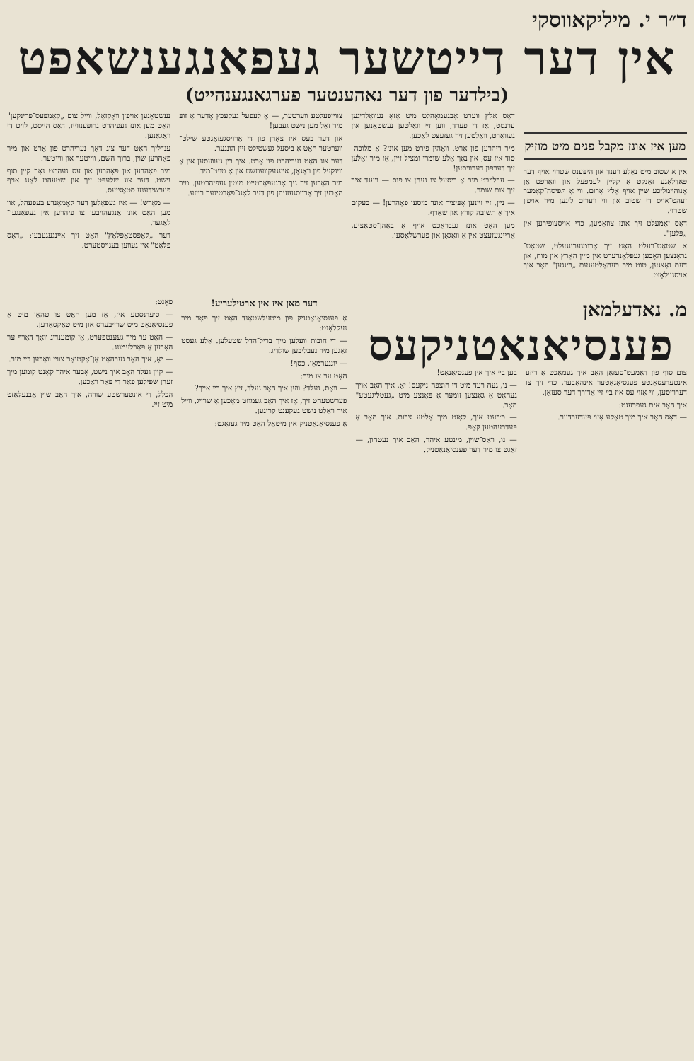ד״ר י. מיליקאווסקי
אין דער דייטשער געפאנגענשאפט
(בילדער פון דער נאהענטער פערגאנגענהייט)
מען איז אונז מקבל פנים מיט מוזיק
אין א שטוב מיט נאַלע װענד און היפּענס שטרוי אויף דער פּאדלאָגע זאַנקט אַ קליין לעמפּעל און װאַרפט אַן אַנוהײמליכע שײן אויף אַלץ אַרום. װי אַ תּפיסה־קאַמער זעהט־אויס די שטוב און װי װערים ליגען מיר אויפ׳ן שטרוי.
דאָס זאַמעלט זיך אונז צוזאַמען, כדי אויסצופירען אין „פּלען".
א שטאָט־װעלט האָט זיך אַרומגערינגעלט, שטאָט־גראַנצען האָבען געפלאַנדערט אין מיין האַרץ און מוח, און דעם נאַצגען, טוט מיר בעהאַלטענעם „רינגען" האָב איך אויסגעלאָזט.
דאָס אלץ װערט אָבגעמאָהלט מיט אַזאַ נעװאַלדיגען ערנסט, אַז די פערד, װען זײ װאָלטען נעשטאַנען אין געװאָרט, װאָלטען זיך געזעצט לאַכען.
מיר ריהרען פון אָרט. װאָהין פירט מען אונז? אַ מלוכה־סוד איז עס, און נאָך אַלע שומרי ומציל־זיין, אַז מיר זאָלען זיך דערפון דערװיסען!
— ערלױבט מיר אַ ביסעל צו נעהן צו־פוס — װענד איך זיך צום שומר.
— נײן, זײ זײנען אָפּיציר אונד מיסען פאַהרען! — בעקום איך אַ תשובה קורץ און שאַרף.
מען האָט אונז געבראַכט אויף אַ באַהן־סטאַציע, אַריינגעזעצט אין אַ װאַגאָן און פערשלאָסען.
צװייפעלטע װערטער, — אַ לעפעל געקעכץ אָדער אַ זופּ מיר זאָל מען נישט געבען!
און דער בעס איז צאָרן פון די אַרויסגעזאָגטע שילט־װערטער האָט אַ ביסעל געשטילט זיין הונגער.
דער צוג האָט נעריהרט פון אָרט. איך בין געװעסען אין אַ װינקעל פון װאַגאָן, אײנגעקװעטשט אין אַ טויט־מיד.
מיר האָבען זיך גיך אָבגעפּאַרטײט מיט׳ן געפיהרטען. מיר האָבען זיך אַרויסגעזעהן פון דער לאַנג־פאָרטיגער רייזע.
נעשטאַנען אויפ׳ן װאָקזאַל, װייל צום „קאָמפּעס־פּרינקען" האָט מען אונז געפיהרט גרופּענװייז, דאָס הייסט, לויט די װאַגאָנען.
ענדליך האָט דער צוג דאָך נעריהרט פון אָרט און מיר פאָהרען שױן, ברוך־השם, װייטער און װייטער.
מיר פאָהרען און פאָהרען און עס נעהמט נאָך קיין סוף נישט. דער צוג שלעפּט זיך און שטעהט לאַנג אויף פערשידענע סטאַציעס.
— מאַרש! — איז געפאַלען דער קאָמאַנדע בעפעהל, און מען האָט אונז אַנגעהויבען צו פיהרען אין געפאַנגען־לאַגער.
דער „קאָפּסטאָפּלאַץ" האָט זיך אײנגעגעבען: „דאָס פלאָט" איז געװען בעגײסטערט.
מ. נאדעלמאן
פענסיאנאטניקעס
צום סוף פון דאַמעט־סעזאָן האָב איך געמאַכט אַ ריזע אינטערעסאַנטע פּענסיאָנאַטער אינהאַבער, כדי זיך צו דערװיסען, װי אַזוי עס איז בײ זײ אַדורך דער סעזאָן.
איך האָב אים געפרעגט:
— דאָס האָב איך מיך טאַקע אַזױ פּעדערדער.
בען בײ איך אין פענסיאָנאַט!
— נו, געה רעד מיט די חוצפה־ניקעס! יאָ, איך האָב אויך געהאַט אַ גאַנצען זומער אַ פּאַנצע מיט „געטליגעטע" האָר.
— כ׳בעט איך, לאָזט מיך אָלטע צרות. איך האָב אַ פּעדרעהטען קאָפּ.
— נו, װאָס־שױן, מינטע איהר, האָב איך נעטהון, — זאָגט צו מיר דער פענסיאָנאַטניק.
דער מאן איז אין ארטילעריע!
אַ פענסיאָנאַטניק פון מיטעלשטאַנד האָט זיך פאַר מיר נעקלאָגט:
— די חובות װעלען מיך בריל־הדל שטעלען. אַלע געסט זאָגען מיר נעבליבען שולדיג.
— יונגערמאַן, כסף!
האָט ער צו מיר:
— װאָס, נעלד? װען איך האָב געלד, זיץ איך בײ אײך?
פערשטעהט זיך, אַז איך האָב געמוזט מאַכען אַ שװײג, װײל איך װאָלט נישט געקענט קריגען.
אַ פענסיאָנאַטניק אין מיטאַל האָט מיר געזאָגט:
פאָנט:
— ס׳ערנסטע איז, אַז מען האָט צו טהאָן מיט אַ פענסיאָנאַט מיט שרייבערס און מיט טאַקסאַרען.
— האָט ער מיר געענטפערט, אַז קומענדיג װאָך דאַרף ער האָבען אַ פּאַרלעמונג.
— יאָ, איך האָב גערהאַט אַן־אַקטיאָר צװײ װאָכען בײ מיר.
— קיין געלד האָב איך נישט, אָבער איהר קאָנט קומען מיך זעהן שפּילען פאַר די פּאַר װאָכען.
הכלל, די אונטערשטע שורה, איך האָב שױן אַבנעלאָזט מיט זײ.